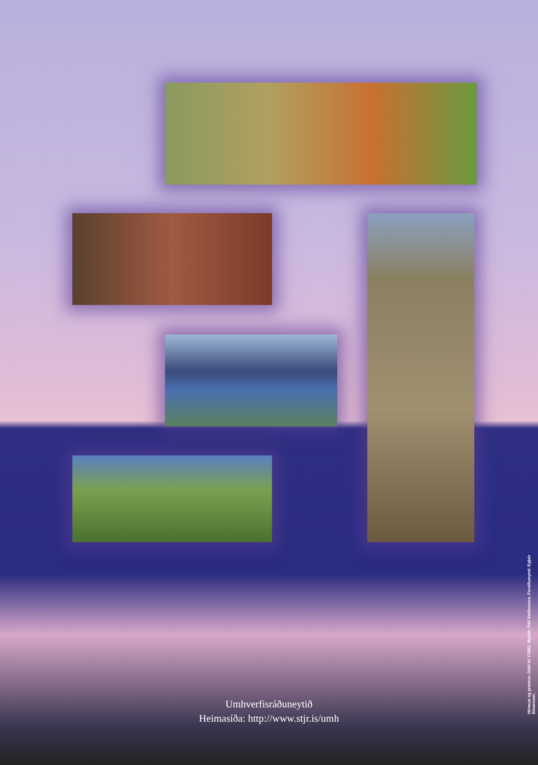Umhverfisráðuneytið
Heimasíða: http://www.stjr.is/umh
Hönnun og prentun: Oddi hf. F2561. Myndir: Páll Stefánsson. Forsíðumynd: Eyþór Einarsson.